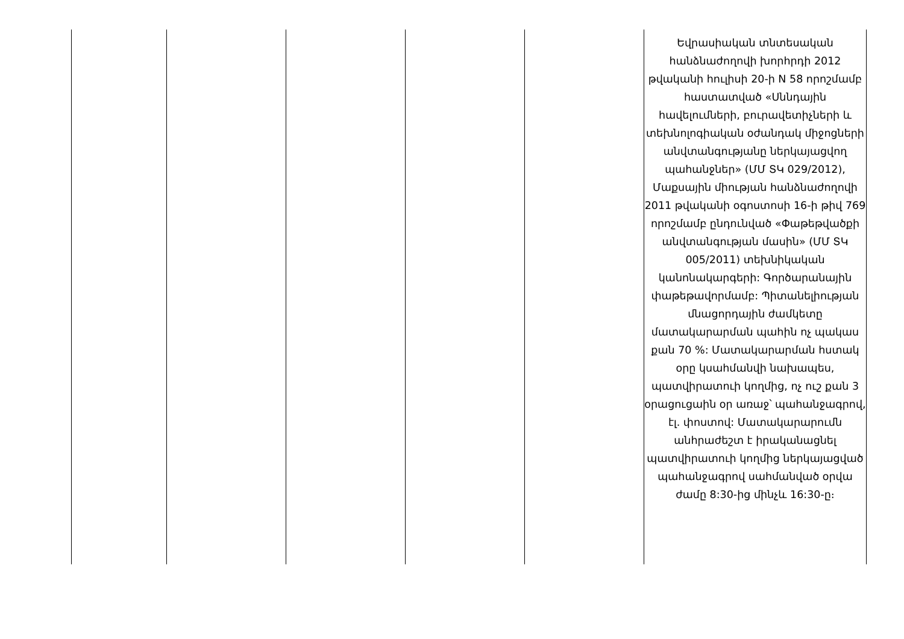| | | | | | Եվրասիական տնտեսական հանձնաժողովի խորհրդի 2012 թվականի հուլիսի 20-ի N 58 որոշմամբ հաստատված «Սննդային հավելումների, բուրավետիչների և տեխնոլոգիական օժանդակ միջոցների անվտանգությանը ներկայացվող պահանջներ» (ՄՄ ՏԿ 029/2012), Մաքսային միության հանձնաժողովի 2011 թվականի օգոստոսի 16-ի թիվ 769 որոշմամբ ընդունված «Փաթեթվածքի անվտանգության մասին» (ՄՄ ՏԿ 005/2011) տեխնիկական կանոնակարգերի: Գործարանային փաթեթավորմամբ: Պիտանելիության մնացորդային ժամկետը մատակարարման պահին ոչ պակաս քան 70 %: Մատակարարման հստակ օրը կսահմանվի նախապես, պատվիրատուի կողմից, ոչ ուշ քան 3 օրացուցաին օր առաջ՝ պահանջագրով, էլ. փոստով: Մատակարարումն անհրաժեշտ է իրականացնել պատվիրատուի կողմից ներկայացված պահանջագրով սահմանված օրվա ժամը 8:30-ից մինչև 16:30-ը։ |